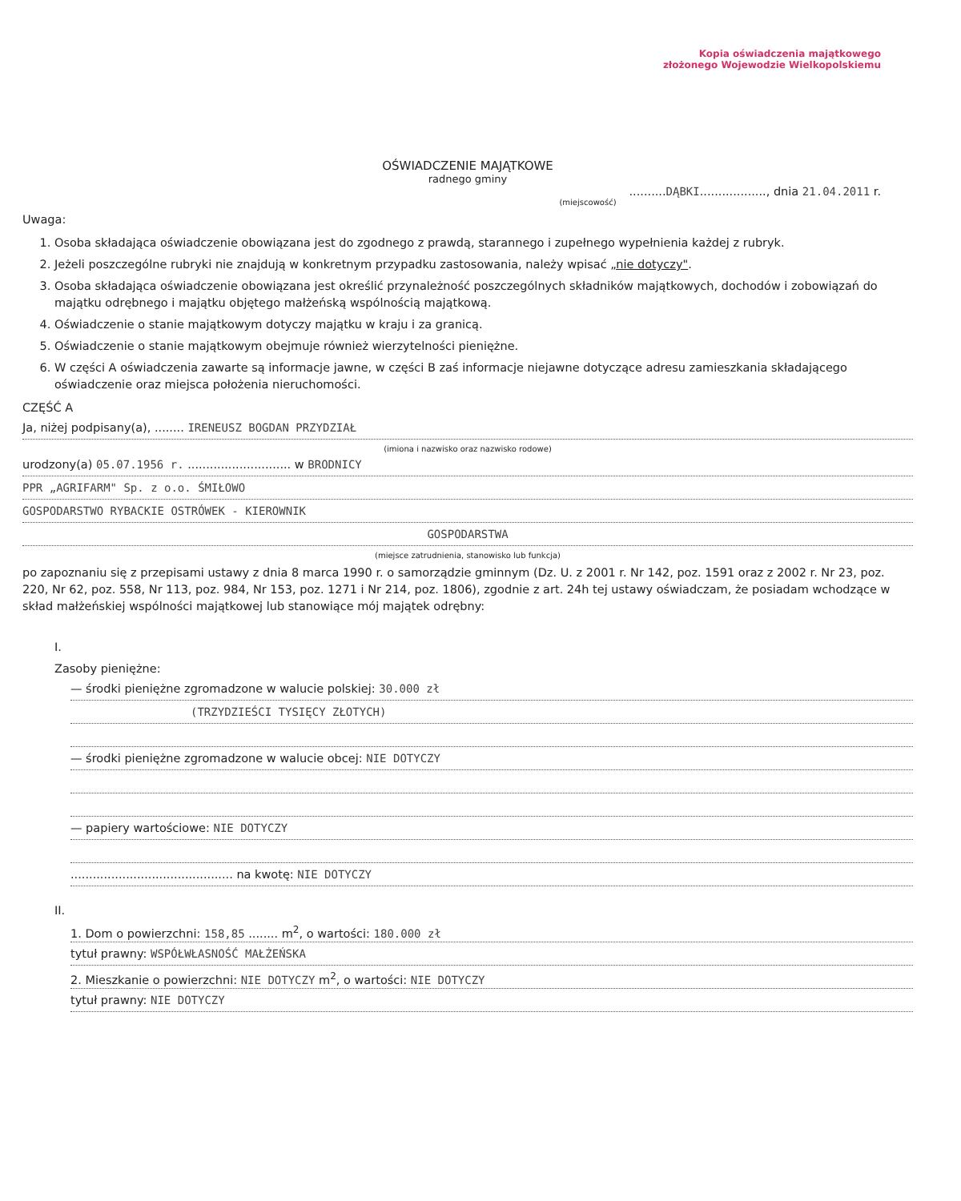Kopia oświadczenia majątkowego
złożonego Wojewodzie Wielkopolskiemu
OŚWIADCZENIE MAJĄTKOWE
radnego gminy
..........DĄBKI.................., dnia 21.04.2011 r.
(miejscowość)
Uwaga:
1. Osoba składająca oświadczenie obowiązana jest do zgodnego z prawdą, starannego i zupełnego wypełnienia każdej z rubryk.
2. Jeżeli poszczególne rubryki nie znajdują w konkretnym przypadku zastosowania, należy wpisać „nie dotyczy".
3. Osoba składająca oświadczenie obowiązana jest określić przynależność poszczególnych składników majątkowych, dochodów i zobowiązań do majątku odrębnego i majątku objętego małżeńską wspólnością majątkową.
4. Oświadczenie o stanie majątkowym dotyczy majątku w kraju i za granicą.
5. Oświadczenie o stanie majątkowym obejmuje również wierzytelności pieniężne.
6. W części A oświadczenia zawarte są informacje jawne, w części B zaś informacje niejawne dotyczące adresu zamieszkania składającego oświadczenie oraz miejsca położenia nieruchomości.
CZĘŚĆ A
Ja, niżej podpisany(a), ........ IRENEUSZ BOGDAN PRZYDZIAŁ
(imiona i nazwisko oraz nazwisko rodowe)
urodzony(a) 05.07.1956 r. ............................ w BRODNICY
PPR „AGRIFARM" Sp. z o.o. ŚMIŁOWO
GOSPODARSTWO RYBACKIE OSTRÓWEK - KIEROWNIK
GOSPODARSTWA
(miejsce zatrudnienia, stanowisko lub funkcja)
po zapoznaniu się z przepisami ustawy z dnia 8 marca 1990 r. o samorządzie gminnym (Dz. U. z 2001 r. Nr 142, poz. 1591 oraz z 2002 r. Nr 23, poz. 220, Nr 62, poz. 558, Nr 113, poz. 984, Nr 153, poz. 1271 i Nr 214, poz. 1806), zgodnie z art. 24h tej ustawy oświadczam, że posiadam wchodzące w skład małżeńskiej wspólności majątkowej lub stanowiące mój majątek odrębny:
I.
Zasoby pieniężne:
— środki pieniężne zgromadzone w walucie polskiej: 30.000 zł
(TRZYDZIEŚCI TYSIĘCY ZŁOTYCH)
— środki pieniężne zgromadzone w walucie obcej: NIE DOTYCZY
— papiery wartościowe: NIE DOTYCZY
............................................ na kwotę: NIE DOTYCZY
II.
1. Dom o powierzchni: 158,85 ........ m<sup>2</sup>, o wartości: 180.000 zł
tytuł prawny: WSPÓŁWŁASNOŚĆ MAŁŻEŃSKA
2. Mieszkanie o powierzchni: NIE DOTYCZY m<sup>2</sup>, o wartości: NIE DOTYCZY
tytuł prawny: NIE DOTYCZY